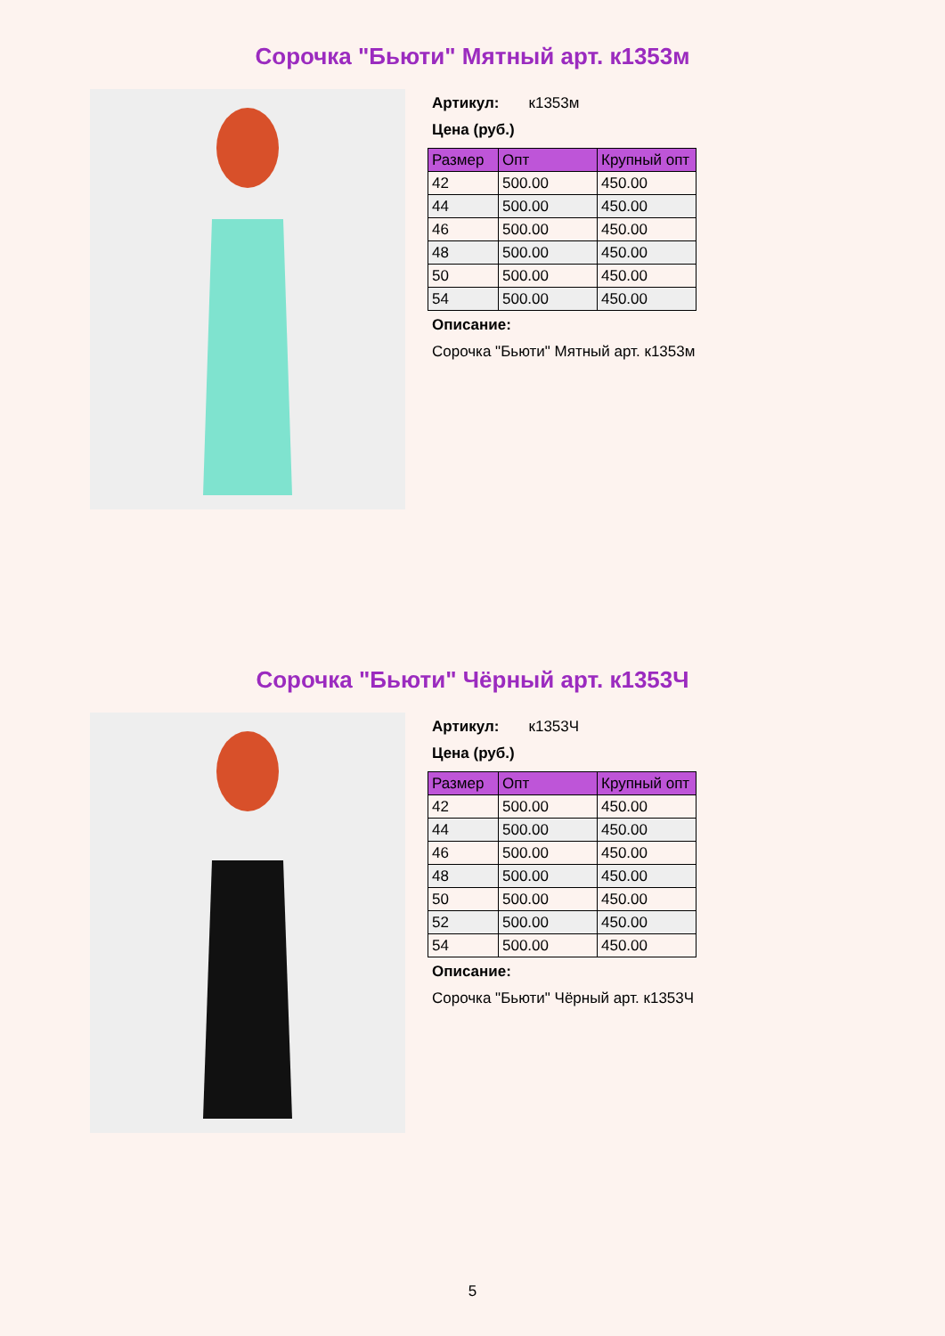Сорочка "Бьюти" Мятный арт. к1353м
Артикул: к1353м
Цена (руб.)
| Размер | Опт | Крупный опт |
| --- | --- | --- |
| 42 | 500.00 | 450.00 |
| 44 | 500.00 | 450.00 |
| 46 | 500.00 | 450.00 |
| 48 | 500.00 | 450.00 |
| 50 | 500.00 | 450.00 |
| 54 | 500.00 | 450.00 |
Описание:
Сорочка "Бьюти" Мятный арт. к1353м
Сорочка "Бьюти" Чёрный арт. к1353Ч
Артикул: к1353Ч
Цена (руб.)
| Размер | Опт | Крупный опт |
| --- | --- | --- |
| 42 | 500.00 | 450.00 |
| 44 | 500.00 | 450.00 |
| 46 | 500.00 | 450.00 |
| 48 | 500.00 | 450.00 |
| 50 | 500.00 | 450.00 |
| 52 | 500.00 | 450.00 |
| 54 | 500.00 | 450.00 |
Описание:
Сорочка "Бьюти" Чёрный арт. к1353Ч
5